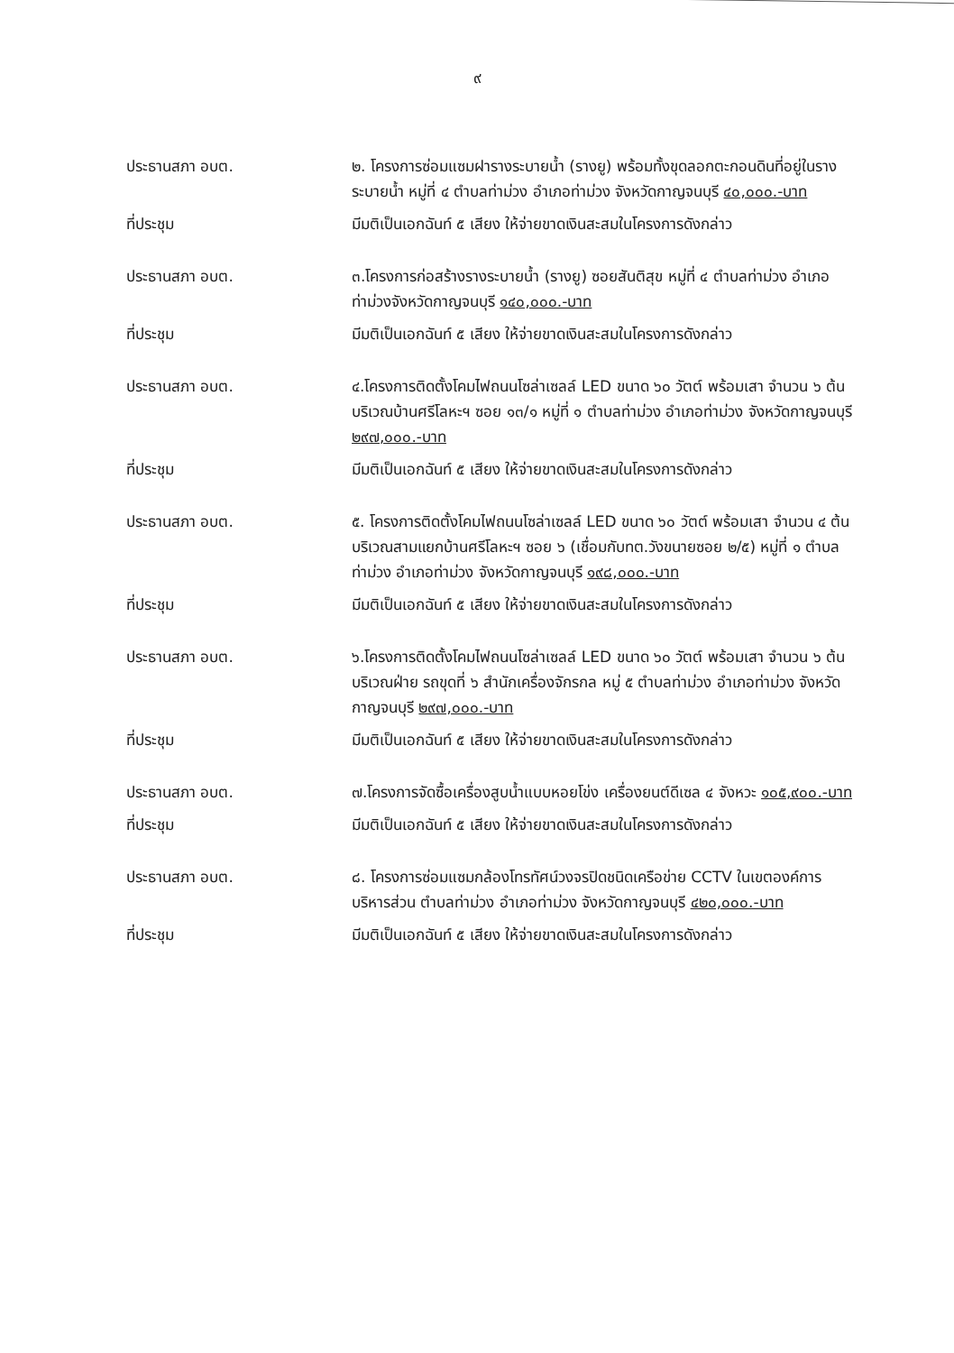๙
ประธานสภา อบต. ๒. โครงการซ่อมแซมฝารางระบายน้ำ (รางยู) พร้อมทั้งขุดลอกตะกอนดินที่อยู่ในรางระบายน้ำ หมู่ที่ ๔ ตำบลท่าม่วง อำเภอท่าม่วง จังหวัดกาญจนบุรี ๔๐,๐๐๐.-บาท
ที่ประชุม มีมติเป็นเอกฉันท์ ๕ เสียง ให้จ่ายขาดเงินสะสมในโครงการดังกล่าว
ประธานสภา อบต. ๓.โครงการก่อสร้างรางระบายน้ำ (รางยู) ซอยสันติสุข หมู่ที่ ๔ ตำบลท่าม่วง อำเภอท่าม่วงจังหวัดกาญจนบุรี ๑๔๐,๐๐๐.-บาท
ที่ประชุม มีมติเป็นเอกฉันท์ ๕ เสียง ให้จ่ายขาดเงินสะสมในโครงการดังกล่าว
ประธานสภา อบต. ๔.โครงการติดตั้งโคมไฟถนนโซล่าเซลล์ LED ขนาด ๖๐ วัตต์ พร้อมเสา จำนวน ๖ ต้น บริเวณบ้านศรีโลหะฯ ซอย ๑๓/๑ หมู่ที่ ๑ ตำบลท่าม่วง อำเภอท่าม่วง จังหวัดกาญจนบุรี ๒๙๗,๐๐๐.-บาท
ที่ประชุม มีมติเป็นเอกฉันท์ ๕ เสียง ให้จ่ายขาดเงินสะสมในโครงการดังกล่าว
ประธานสภา อบต. ๕. โครงการติดตั้งโคมไฟถนนโซล่าเซลล์ LED ขนาด ๖๐ วัตต์ พร้อมเสา จำนวน ๔ ต้น บริเวณสามแยกบ้านศรีโลหะฯ ซอย ๖ (เชื่อมกับทต.วังขนายซอย ๒/๕) หมู่ที่ ๑ ตำบลท่าม่วง อำเภอท่าม่วง จังหวัดกาญจนบุรี ๑๙๘,๐๐๐.-บาท
ที่ประชุม มีมติเป็นเอกฉันท์ ๕ เสียง ให้จ่ายขาดเงินสะสมในโครงการดังกล่าว
ประธานสภา อบต. ๖.โครงการติดตั้งโคมไฟถนนโซล่าเซลล์ LED ขนาด ๖๐ วัตต์ พร้อมเสา จำนวน ๖ ต้น บริเวณฝ่าย รถขุดที่ ๖ สำนักเครื่องจักรกล หมู่ ๕ ตำบลท่าม่วง อำเภอท่าม่วง จังหวัดกาญจนบุรี ๒๙๗,๐๐๐.-บาท
ที่ประชุม มีมติเป็นเอกฉันท์ ๕ เสียง ให้จ่ายขาดเงินสะสมในโครงการดังกล่าว
ประธานสภา อบต. ๗.โครงการจัดซื้อเครื่องสูบน้ำแบบหอยโข่ง เครื่องยนต์ดีเซล ๔ จังหวะ ๑๐๕,๙๐๐.-บาท
ที่ประชุม มีมติเป็นเอกฉันท์ ๕ เสียง ให้จ่ายขาดเงินสะสมในโครงการดังกล่าว
ประธานสภา อบต. ๘. โครงการซ่อมแซมกล้องโทรทัศน์วงจรปิดชนิดเครือข่าย CCTV ในเขตองค์การบริหารส่วน ตำบลท่าม่วง อำเภอท่าม่วง จังหวัดกาญจนบุรี ๔๒๐,๐๐๐.-บาท
ที่ประชุม มีมติเป็นเอกฉันท์ ๕ เสียง ให้จ่ายขาดเงินสะสมในโครงการดังกล่าว